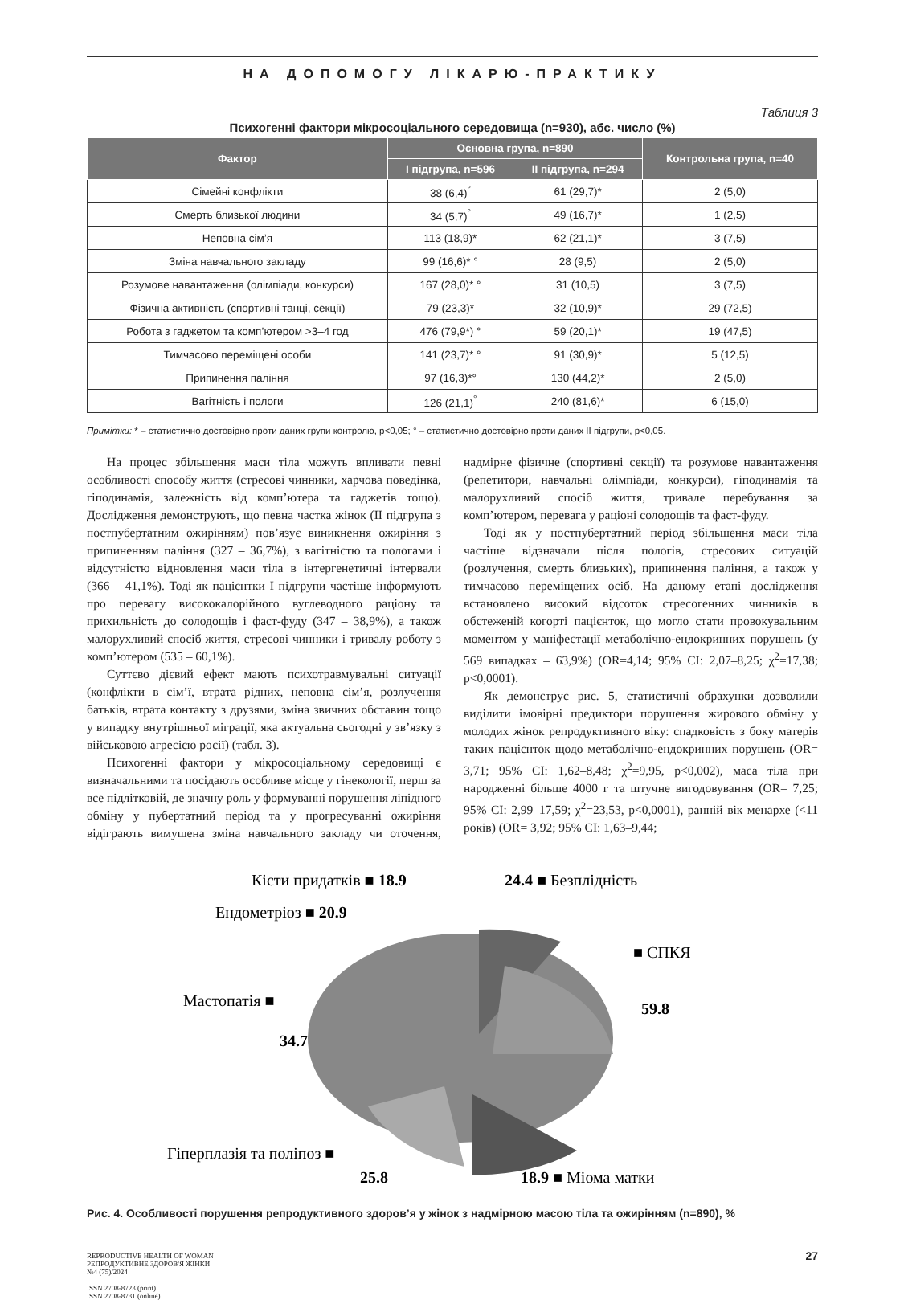НА ДОПОМОГУ ЛІКАРЮ-ПРАКТИКУ
Таблиця 3
Психогенні фактори мікросоціального середовища (n=930), абс. число (%)
| Фактор | Основна група, n=890 | | Контрольна група, n=40 |
| --- | --- | --- | --- |
| | І підгрупа, n=596 | ІІ підгрупа, n=294 | |
| Сімейні конфлікти | 38 (6,4)<sup>°</sup> | 61 (29,7)* | 2 (5,0) |
| Смерть близької людини | 34 (5,7)<sup>°</sup> | 49 (16,7)* | 1 (2,5) |
| Неповна сім’я | 113 (18,9)* | 62 (21,1)* | 3 (7,5) |
| Зміна навчального закладу | 99 (16,6)* ° | 28 (9,5) | 2 (5,0) |
| Розумове навантаження (олімпіади, конкурси) | 167 (28,0)* ° | 31 (10,5) | 3 (7,5) |
| Фізична активність (спортивні танці, секції) | 79 (23,3)* | 32 (10,9)* | 29 (72,5) |
| Робота з гаджетом та комп’ютером >3–4 год | 476 (79,9*) ° | 59 (20,1)* | 19 (47,5) |
| Тимчасово переміщені особи | 141 (23,7)* ° | 91 (30,9)* | 5 (12,5) |
| Припинення паління | 97 (16,3)*° | 130 (44,2)* | 2 (5,0) |
| Вагітність і пологи | 126 (21,1)<sup>°</sup> | 240 (81,6)* | 6 (15,0) |
Примітки: * – статистично достовірно проти даних групи контролю, p<0,05; ° – статистично достовірно проти даних ІІ підгрупи, p<0,05.
На процес збільшення маси тіла можуть впливати певні особливості способу життя (стресові чинники, харчова поведінка, гіподинамія, залежність від комп’ютера та гаджетів тощо). Дослідження демонструють, що певна частка жінок (ІІ підгрупа з постпубертатним ожирінням) пов’язує виникнення ожиріння з припиненням паління (327 – 36,7%), з вагітністю та пологами і відсутністю відновлення маси тіла в інтергенетичні інтервали (366 – 41,1%). Тоді як пацієнтки І підгрупи частіше інформують про перевагу висококалорійного вуглеводного раціону та прихильність до солодощів і фаст-фуду (347 – 38,9%), а також малорухливий спосіб життя, стресові чинники і тривалу роботу з комп’ютером (535 – 60,1%).
Суттєво дієвий ефект мають психотравмувальні ситуації (конфлікти в сім’ї, втрата рідних, неповна сім’я, розлучення батьків, втрата контакту з друзями, зміна звичних обставин тощо у випадку внутрішньої міграції, яка актуальна сьогодні у зв’язку з військовою агресією росії) (табл. 3).
Психогенні фактори у мікросоціальному середовищі є визначальними та посідають особливе місце у гінекології, перш за все підлітковій, де значну роль у формуванні порушення ліпідного обміну у пубертатний період та у прогресуванні ожиріння відіграють вимушена зміна навчального закладу чи оточення, надмірне фізичне (спортивні секції) та розумове навантаження (репетитори, навчальні олімпіади, конкурси), гіподинамія та малорухливий спосіб життя, тривале перебування за комп’ютером, перевага у раціоні солодощів та фаст-фуду.
Тоді як у постпубертатний період збільшення маси тіла частіше відзначали після пологів, стресових ситуацій (розлучення, смерть близьких), припинення паління, а також у тимчасово переміщених осіб. На даному етапі дослідження встановлено високий відсоток стресогенних чинників в обстеженій когорті пацієнток, що могло стати провокувальним моментом у маніфестації метаболічно-ендокринних порушень (у 569 випадках – 63,9%) (OR=4,14; 95% CI: 2,07–8,25; χ<sup>2</sup>=17,38; p<0,0001).
Як демонструє рис. 5, статистичні обрахунки дозволили виділити імовірні предиктори порушення жирового обміну у молодих жінок репродуктивного віку: спадковість з боку матерів таких пацієнток щодо метаболічно-ендокринних порушень (OR= 3,71; 95% CI: 1,62–8,48; χ<sup>2</sup>=9,95, p<0,002), маса тіла при народженні більше 4000 г та штучне вигодовування (OR= 7,25; 95% CI: 2,99–17,59; χ<sup>2</sup>=23,53, p<0,0001), ранній вік менархе (<11 років) (OR= 3,92; 95% CI: 1,63–9,44;
Кісти придатків ■ 18.9
24.4 ■ Безплідність
Ендометріоз ■ 20.9
■ СПКЯ
Мастопатія ■
59.8
34.7
Гіперплазія та поліпоз ■
25.8
18.9 ■ Міома матки
Рис. 4. Особливості порушення репродуктивного здоров’я у жінок з надмірною масою тіла та ожирінням (n=890), %
REPRODUCTIVE HEALTH OF WOMAN
РЕПРОДУКТИВНЕ ЗДОРОВ'Я ЖІНКИ
№4 (75)/2024
ISSN 2708-8723 (print)
ISSN 2708-8731 (online)
27